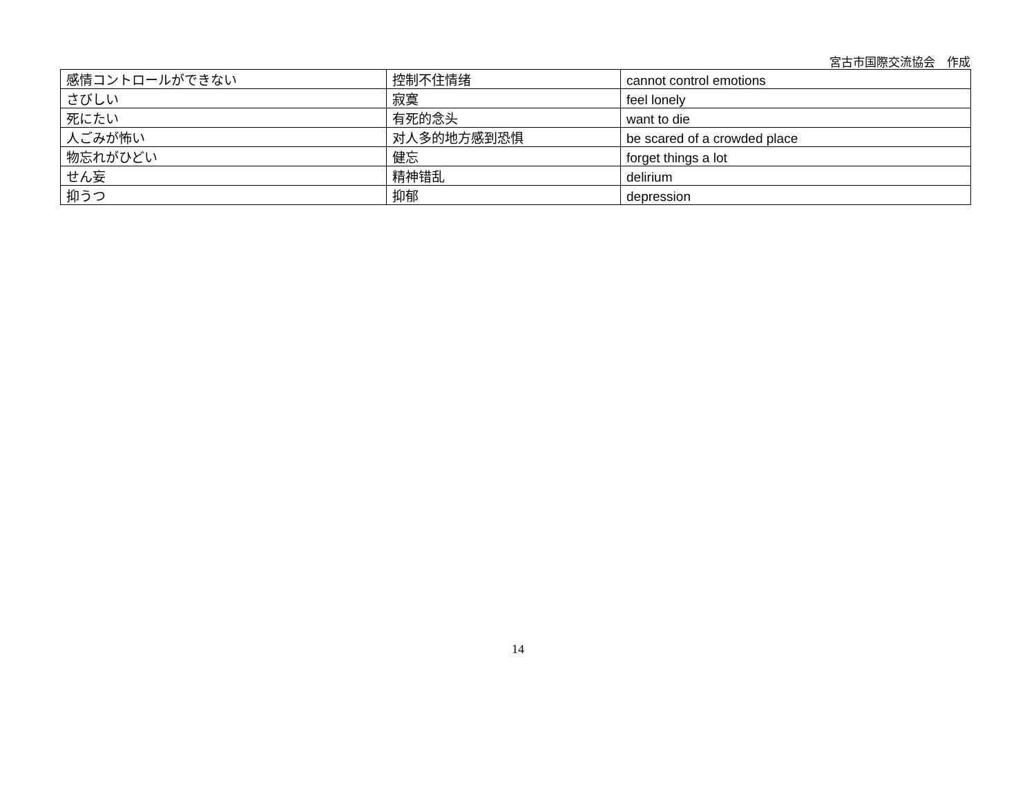宮古市国際交流協会　作成
| 感情コントロールができない | 控制不住情绪 | cannot control emotions |
| さびしい | 寂寞 | feel lonely |
| 死にたい | 有死的念头 | want to die |
| 人ごみが怖い | 对人多的地方感到恐惧 | be scared of a crowded place |
| 物忘れがひどい | 健忘 | forget things a lot |
| せん妄 | 精神错乱 | delirium |
| 抑うつ | 抑郁 | depression |
14